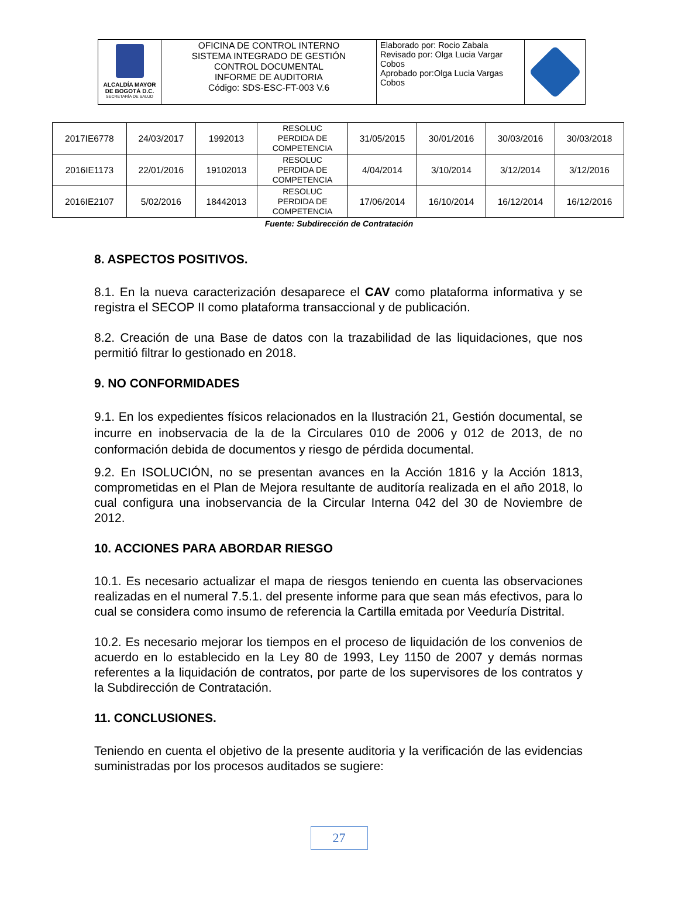| ALCALDÍA MAYOR DE BOGOTÁ D.C. SECRETARÍA DE SALUD | OFICINA DE CONTROL INTERNO SISTEMA INTEGRADO DE GESTIÓN CONTROL DOCUMENTAL INFORME DE AUDITORIA Código: SDS-ESC-FT-003 V.6 | Elaborado por: Rocio Zabala Revisado por: Olga Lucia Vargar Cobos Aprobado por:Olga Lucia Vargas Cobos | |
| 2017IE6778 | 24/03/2017 | 1992013 | RESOLUC PERDIDA DE COMPETENCIA | 31/05/2015 | 30/01/2016 | 30/03/2016 | 30/03/2018 |
| 2016IE1173 | 22/01/2016 | 19102013 | RESOLUC PERDIDA DE COMPETENCIA | 4/04/2014 | 3/10/2014 | 3/12/2014 | 3/12/2016 |
| 2016IE2107 | 5/02/2016 | 18442013 | RESOLUC PERDIDA DE COMPETENCIA | 17/06/2014 | 16/10/2014 | 16/12/2014 | 16/12/2016 |
Fuente: Subdirección de Contratación
8. ASPECTOS POSITIVOS.
8.1. En la nueva caracterización desaparece el CAV como plataforma informativa y se registra el SECOP II como plataforma transaccional y de publicación.
8.2. Creación de una Base de datos con la trazabilidad de las liquidaciones, que nos permitió filtrar lo gestionado en 2018.
9. NO CONFORMIDADES
9.1. En los expedientes físicos relacionados en la Ilustración 21, Gestión documental, se incurre en inobservacia de la de la Circulares 010 de 2006 y 012 de 2013, de no conformación debida de documentos y riesgo de pérdida documental.
9.2. En ISOLUCIÓN, no se presentan avances en la Acción 1816 y la Acción 1813, comprometidas en el Plan de Mejora resultante de auditoría realizada en el año 2018, lo cual configura una inobservancia de la Circular Interna 042 del 30 de Noviembre de 2012.
10. ACCIONES PARA ABORDAR RIESGO
10.1. Es necesario actualizar el mapa de riesgos teniendo en cuenta las observaciones realizadas en el numeral 7.5.1. del presente informe para que sean más efectivos, para lo cual se considera como insumo de referencia la Cartilla emitada por Veeduría Distrital.
10.2. Es necesario mejorar los tiempos en el proceso de liquidación de los convenios de acuerdo en lo establecido en la Ley 80 de 1993, Ley 1150 de 2007 y demás normas referentes a la liquidación de contratos, por parte de los supervisores de los contratos y la Subdirección de Contratación.
11. CONCLUSIONES.
Teniendo en cuenta el objetivo de la presente auditoria y la verificación de las evidencias suministradas por los procesos auditados se sugiere:
27